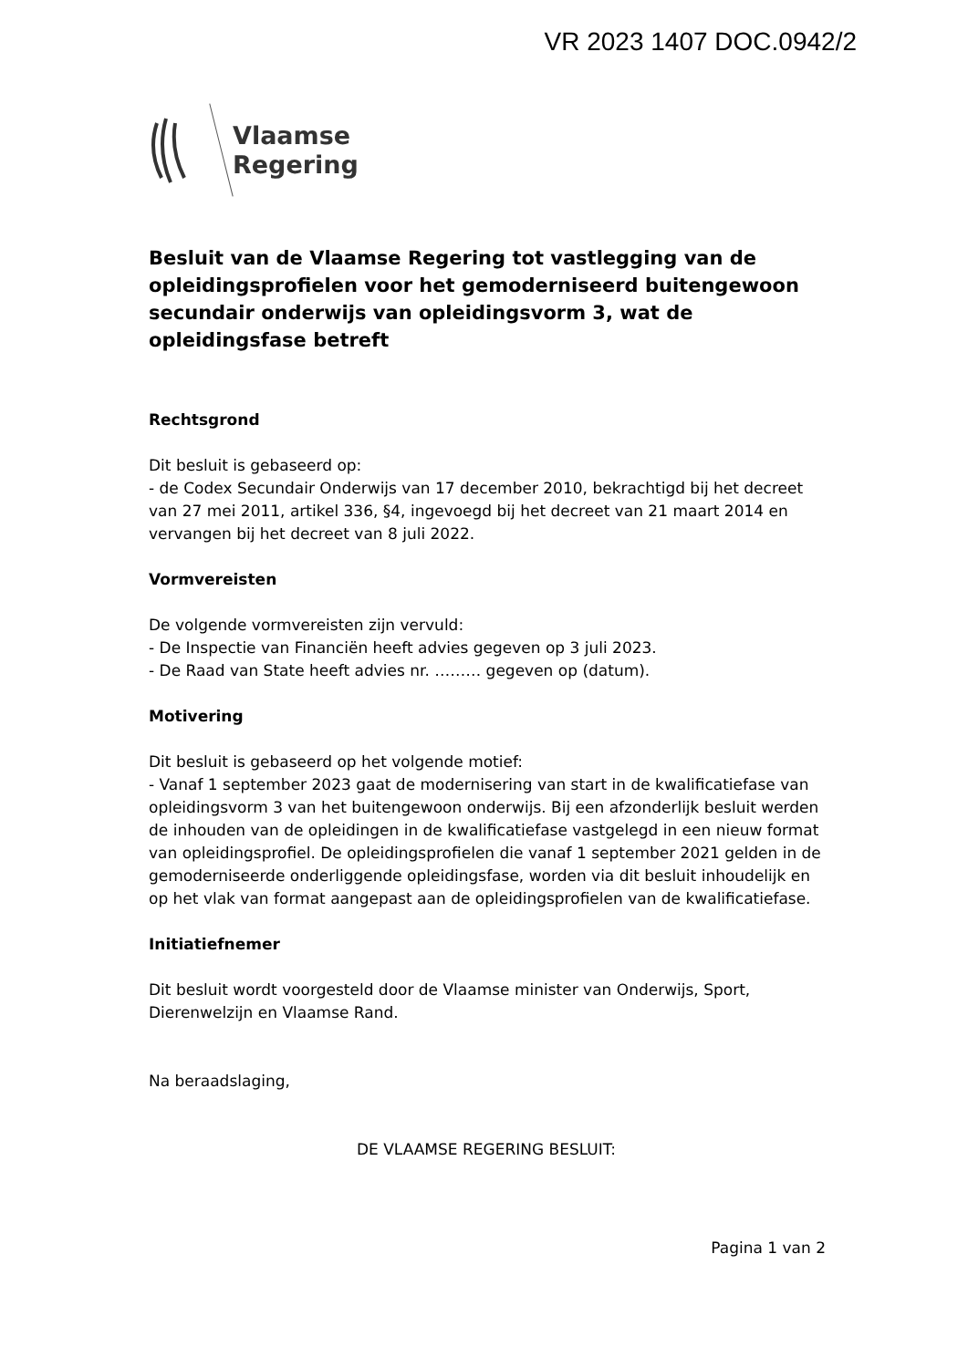VR 2023 1407 DOC.0942/2
Vlaamse
Regering
Besluit van de Vlaamse Regering tot vastlegging van de opleidingsprofielen voor het gemoderniseerd buitengewoon secundair onderwijs van opleidingsvorm 3, wat de opleidingsfase betreft
Rechtsgrond
Dit besluit is gebaseerd op:
- de Codex Secundair Onderwijs van 17 december 2010, bekrachtigd bij het decreet van 27 mei 2011, artikel 336, §4, ingevoegd bij het decreet van 21 maart 2014 en vervangen bij het decreet van 8 juli 2022.
Vormvereisten
De volgende vormvereisten zijn vervuld:
- De Inspectie van Financiën heeft advies gegeven op 3 juli 2023.
- De Raad van State heeft advies nr. ……… gegeven op (datum).
Motivering
Dit besluit is gebaseerd op het volgende motief:
- Vanaf 1 september 2023 gaat de modernisering van start in de kwalificatiefase van opleidingsvorm 3 van het buitengewoon onderwijs. Bij een afzonderlijk besluit werden de inhouden van de opleidingen in de kwalificatiefase vastgelegd in een nieuw format van opleidingsprofiel. De opleidingsprofielen die vanaf 1 september 2021 gelden in de gemoderniseerde onderliggende opleidingsfase, worden via dit besluit inhoudelijk en op het vlak van format aangepast aan de opleidingsprofielen van de kwalificatiefase.
Initiatiefnemer
Dit besluit wordt voorgesteld door de Vlaamse minister van Onderwijs, Sport, Dierenwelzijn en Vlaamse Rand.
Na beraadslaging,
DE VLAAMSE REGERING BESLUIT:
Pagina 1 van 2